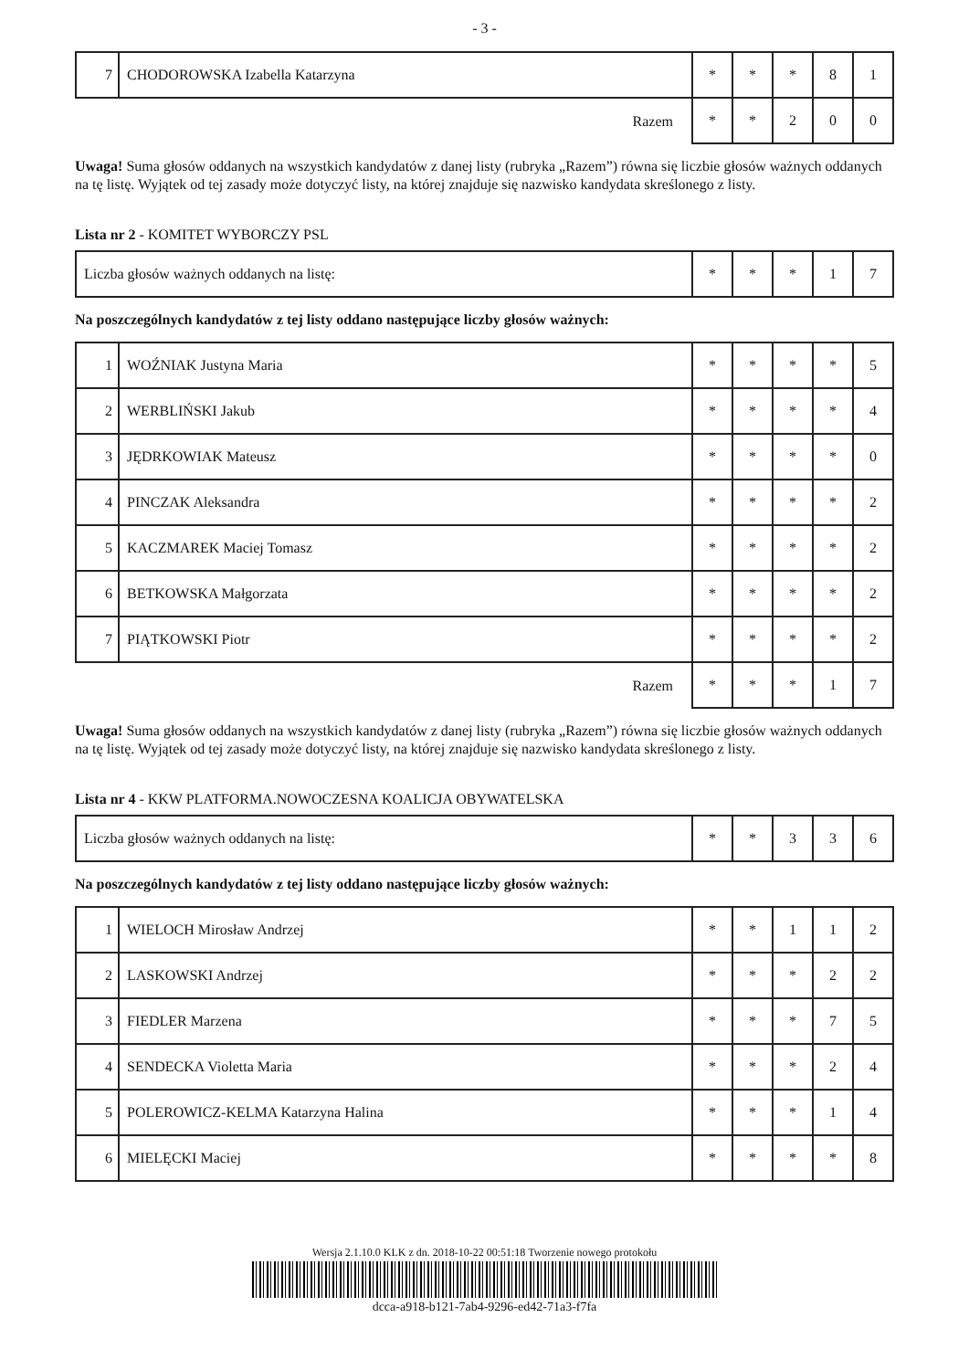- 3 -
| 7 | CHODOROWSKA Izabella Katarzyna | * | * | * | 8 | 1 |
| Razem | | * | * | 2 | 0 | 0 |
Uwaga! Suma głosów oddanych na wszystkich kandydatów z danej listy (rubryka „Razem”) równa się liczbie głosów ważnych oddanych na tę listę. Wyjątek od tej zasady może dotyczyć listy, na której znajduje się nazwisko kandydata skreślonego z listy.
Lista nr 2 - KOMITET WYBORCZY PSL
| Liczba głosów ważnych oddanych na listę: | * | * | * | 1 | 7 |
Na poszczególnych kandydatów z tej listy oddano następujące liczby głosów ważnych:
| 1 | WOŹNIAK Justyna Maria | * | * | * | * | 5 |
| 2 | WERBLIŃSKI Jakub | * | * | * | * | 4 |
| 3 | JĘDRKOWIAK Mateusz | * | * | * | * | 0 |
| 4 | PINCZAK Aleksandra | * | * | * | * | 2 |
| 5 | KACZMAREK Maciej Tomasz | * | * | * | * | 2 |
| 6 | BETKOWSKA Małgorzata | * | * | * | * | 2 |
| 7 | PIĄTKOWSKI Piotr | * | * | * | * | 2 |
| Razem | | * | * | * | 1 | 7 |
Uwaga! Suma głosów oddanych na wszystkich kandydatów z danej listy (rubryka „Razem”) równa się liczbie głosów ważnych oddanych na tę listę. Wyjątek od tej zasady może dotyczyć listy, na której znajduje się nazwisko kandydata skreślonego z listy.
Lista nr 4 - KKW PLATFORMA.NOWOCZESNA KOALICJA OBYWATELSKA
| Liczba głosów ważnych oddanych na listę: | * | * | 3 | 3 | 6 |
Na poszczególnych kandydatów z tej listy oddano następujące liczby głosów ważnych:
| 1 | WIELOCH Mirosław Andrzej | * | * | 1 | 1 | 2 |
| 2 | LASKOWSKI Andrzej | * | * | * | 2 | 2 |
| 3 | FIEDLER Marzena | * | * | * | 7 | 5 |
| 4 | SENDECKA Violetta Maria | * | * | * | 2 | 4 |
| 5 | POLEROWICZ-KELMA Katarzyna Halina | * | * | * | 1 | 4 |
| 6 | MIELĘCKI Maciej | * | * | * | * | 8 |
Wersja 2.1.10.0 KLK z dn. 2018-10-22 00:51:18 Tworzenie nowego protokołu
dcca-a918-b121-7ab4-9296-ed42-71a3-f7fa